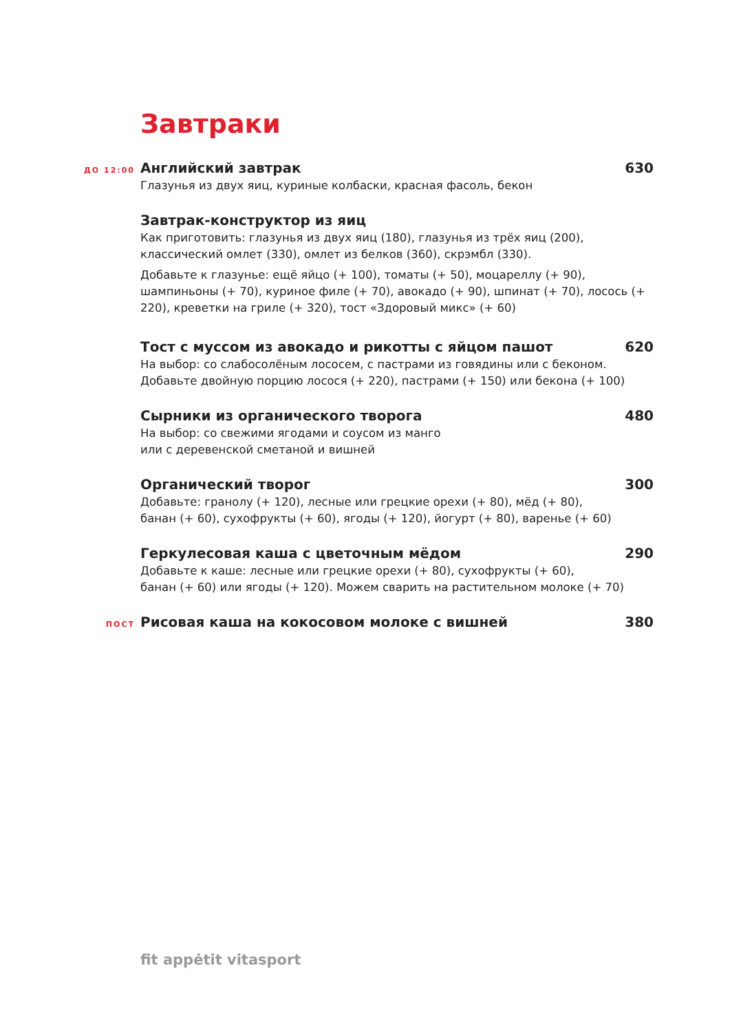Завтраки
ДО 12:00
Английский завтрак 630
Глазунья из двух яиц, куриные колбаски, красная фасоль, бекон
Завтрак-конструктор из яиц
Как приготовить: глазунья из двух яиц (180), глазунья из трёх яиц (200), классический омлет (330), омлет из белков (360), скрэмбл (330).
Добавьте к глазунье: ещё яйцо (+ 100), томаты (+ 50), моцареллу (+ 90), шампиньоны (+ 70), куриное филе (+ 70), авокадо (+ 90), шпинат (+ 70), лосось (+ 220), креветки на гриле (+ 320), тост «Здоровый микс» (+ 60)
Тост с муссом из авокадо и рикотты с яйцом пашот 620
На выбор: со слабосолёным лососем, с пастрами из говядины или с беконом.
Добавьте двойную порцию лосося (+ 220), пастрами (+ 150) или бекона (+ 100)
Сырники из органического творога 480
На выбор: со свежими ягодами и соусом из манго
или с деревенской сметаной и вишней
Органический творог 300
Добавьте: гранолу (+ 120), лесные или грецкие орехи (+ 80), мёд (+ 80),
банан (+ 60), сухофрукты (+ 60), ягоды (+ 120), йогурт (+ 80), варенье (+ 60)
Геркулесовая каша с цветочным мёдом 290
Добавьте к каше: лесные или грецкие орехи (+ 80), сухофрукты (+ 60),
банан (+ 60) или ягоды (+ 120). Можем сварить на растительном молоке (+ 70)
ПОСТ
Рисовая каша на кокосовом молоке с вишней 380
fit appėtit vitasport